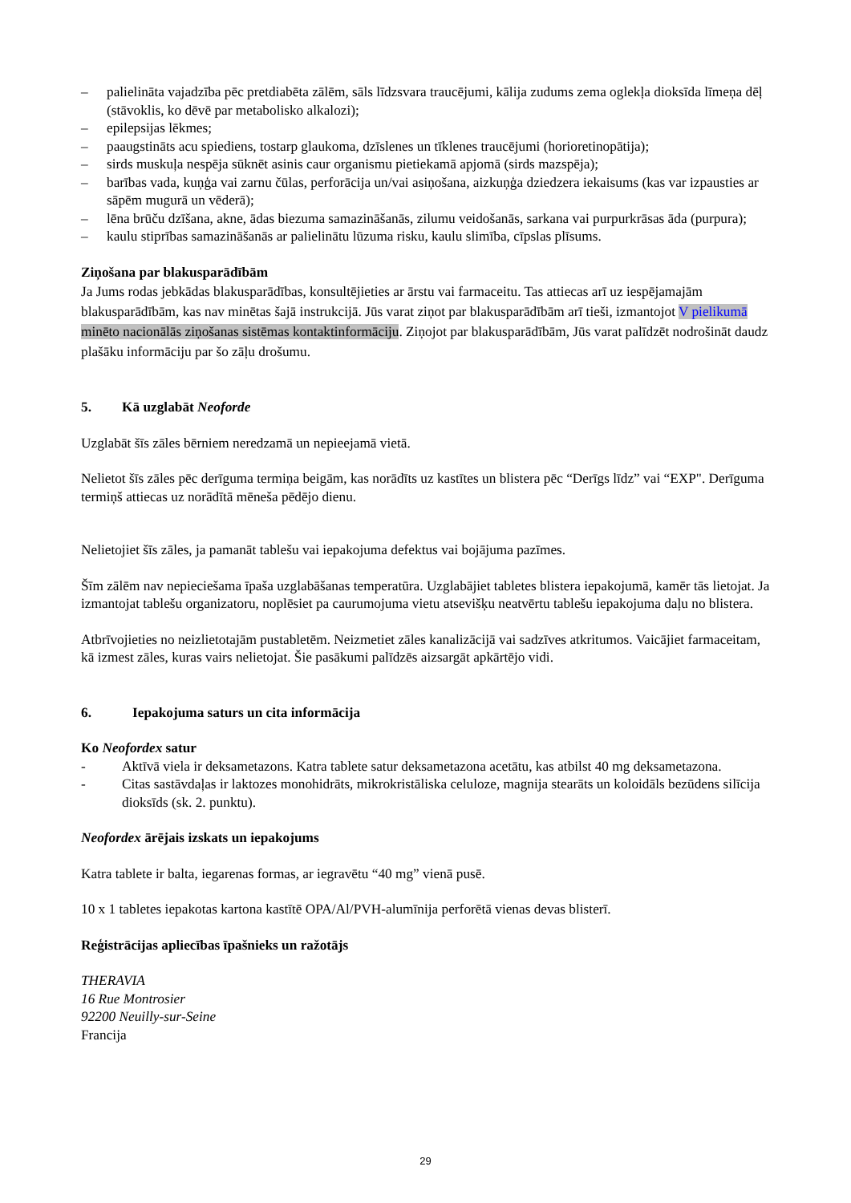– palielināta vajadzība pēc pretdiabēta zālēm, sāls līdzsvara traucējumi, kālija zudums zema oglekļa dioksīda līmeņa dēļ (stāvoklis, ko dēvē par metabolisko alkalozi);
– epilepsijas lēkmes;
– paaugstināts acu spiediens, tostarp glaukoma, dzīslenes un tīklenes traucējumi (horioretinopātija);
– sirds muskuļa nespēja sūknēt asinis caur organismu pietiekamā apjomā (sirds mazspēja);
– barības vada, kuņģa vai zarnu čūlas, perforācija un/vai asiņošana, aizkuņģa dziedzera iekaisums (kas var izpausties ar sāpēm mugurā un vēderā);
– lēna brūču dzīšana, akne, ādas biezuma samazināšanās, zilumu veidošanās, sarkana vai purpurkrāsas āda (purpura);
– kaulu stiprības samazināšanās ar palielinātu lūzuma risku, kaulu slimība, cīpslas plīsums.
Ziņošana par blakusparādībām
Ja Jums rodas jebkādas blakusparādības, konsultējieties ar ārstu vai farmaceitu. Tas attiecas arī uz iespējamajām blakusparādībām, kas nav minētas šajā instrukcijā. Jūs varat ziņot par blakusparādībām arī tieši, izmantojot V pielikumā minēto nacionālās ziņošanas sistēmas kontaktinformāciju. Ziņojot par blakusparādībām, Jūs varat palīdzēt nodrošināt daudz plašāku informāciju par šo zāļu drošumu.
5. Kā uzglabāt Neoforde
Uzglabāt šīs zāles bērniem neredzamā un nepieejamā vietā.
Nelietot šīs zāles pēc derīguma termiņa beigām, kas norādīts uz kastītes un blistera pēc “Derīgs līdz” vai “EXP". Derīguma termiņš attiecas uz norādītā mēneša pēdējo dienu.
Nelietojiet šīs zāles, ja pamanāt tablešu vai iepakojuma defektus vai bojājuma pazīmes.
Šīm zālēm nav nepieciešama īpaša uzglabāšanas temperatūra. Uzglabājiet tabletes blistera iepakojumā, kamēr tās lietojat. Ja izmantojat tablešu organizatoru, noplēsiet pa caurumojuma vietu atsevišķu neatvērtu tablešu iepakojuma daļu no blistera.
Atbrīvojieties no neizlietotajām pustabletēm. Neizmetiet zāles kanalizācijā vai sadzīves atkritumos. Vaicājiet farmaceitam, kā izmest zāles, kuras vairs nelietojat. Šie pasākumi palīdzēs aizsargāt apkārtējo vidi.
6. Iepakojuma saturs un cita informācija
Ko Neofordex satur
- Aktīvā viela ir deksametazons. Katra tablete satur deksametazona acetātu, kas atbilst 40 mg deksametazona.
- Citas sastāvdaļas ir laktozes monohidrāts, mikrokristāliska celuloze, magnija stearāts un koloidāls bezūdens silīcija dioksīds (sk. 2. punktu).
Neofordex ārējais izskats un iepakojums
Katra tablete ir balta, iegarenas formas, ar iegravētu “40 mg” vienā pusē.
10 x 1 tabletes iepakotas kartona kastītē OPA/Al/PVH-alumīnija perforētā vienas devas blisterī.
Reģistrācijas apliecības īpašnieks un ražotājs
THERAVIA
16 Rue Montrosier
92200 Neuilly-sur-Seine
Francija
29